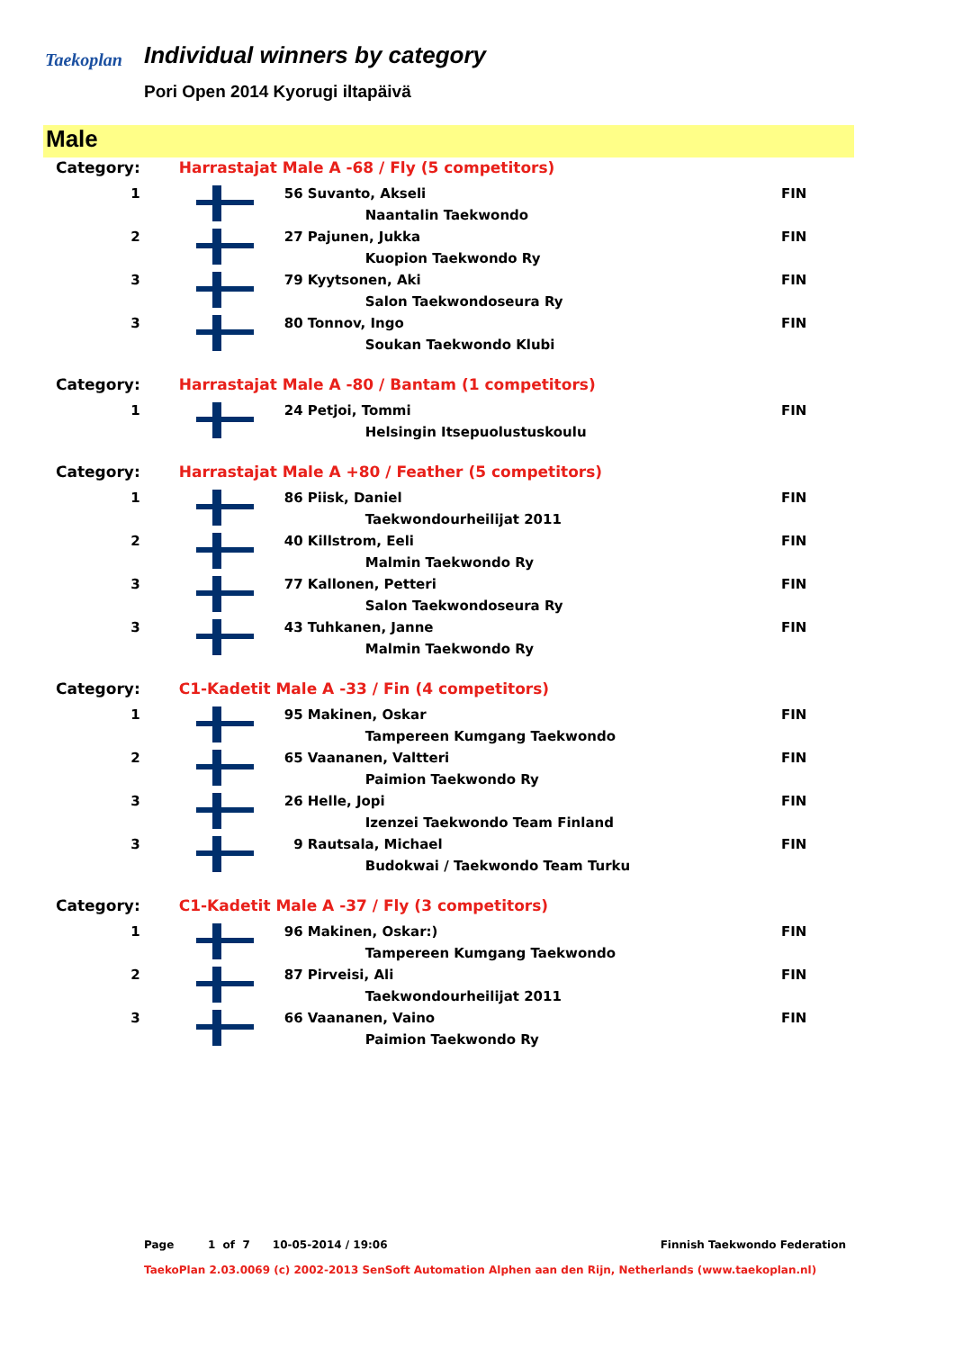Taekoplan
Individual winners by category
Pori Open 2014 Kyorugi iltapäivä
Male
| Category: | Harrastajat Male A -68 / Fly (5 competitors) | | |
| 1 | | 56 Suvanto, Akseli | FIN |
| | | Naantalin Taekwondo | |
| 2 | | 27 Pajunen, Jukka | FIN |
| | | Kuopion Taekwondo Ry | |
| 3 | | 79 Kyytsonen, Aki | FIN |
| | | Salon Taekwondoseura Ry | |
| 3 | | 80 Tonnov, Ingo | FIN |
| | | Soukan Taekwondo Klubi | |
| Category: | Harrastajat Male A -80 / Bantam (1 competitors) | | |
| 1 | | 24 Petjoi, Tommi | FIN |
| | | Helsingin Itsepuolustuskoulu | |
| Category: | Harrastajat Male A +80 / Feather (5 competitors) | | |
| 1 | | 86 Piisk, Daniel | FIN |
| | | Taekwondourheilijat 2011 | |
| 2 | | 40 Killstrom, Eeli | FIN |
| | | Malmin Taekwondo Ry | |
| 3 | | 77 Kallonen, Petteri | FIN |
| | | Salon Taekwondoseura Ry | |
| 3 | | 43 Tuhkanen, Janne | FIN |
| | | Malmin Taekwondo Ry | |
| Category: | C1-Kadetit Male A -33 / Fin (4 competitors) | | |
| 1 | | 95 Makinen, Oskar | FIN |
| | | Tampereen Kumgang Taekwondo | |
| 2 | | 65 Vaananen, Valtteri | FIN |
| | | Paimion Taekwondo Ry | |
| 3 | | 26 Helle, Jopi | FIN |
| | | Izenzei Taekwondo Team Finland | |
| 3 | | 9 Rautsala, Michael | FIN |
| | | Budokwai / Taekwondo Team Turku | |
| Category: | C1-Kadetit Male A -37 / Fly (3 competitors) | | |
| 1 | | 96 Makinen, Oskar:) | FIN |
| | | Tampereen Kumgang Taekwondo | |
| 2 | | 87 Pirveisi, Ali | FIN |
| | | Taekwondourheilijat 2011 | |
| 3 | | 66 Vaananen, Vaino | FIN |
| | | Paimion Taekwondo Ry | |
Page 1 of 7 10-05-2014 / 19:06 Finnish Taekwondo Federation
TaekoPlan 2.03.0069 (c) 2002-2013 SenSoft Automation Alphen aan den Rijn, Netherlands (www.taekoplan.nl)